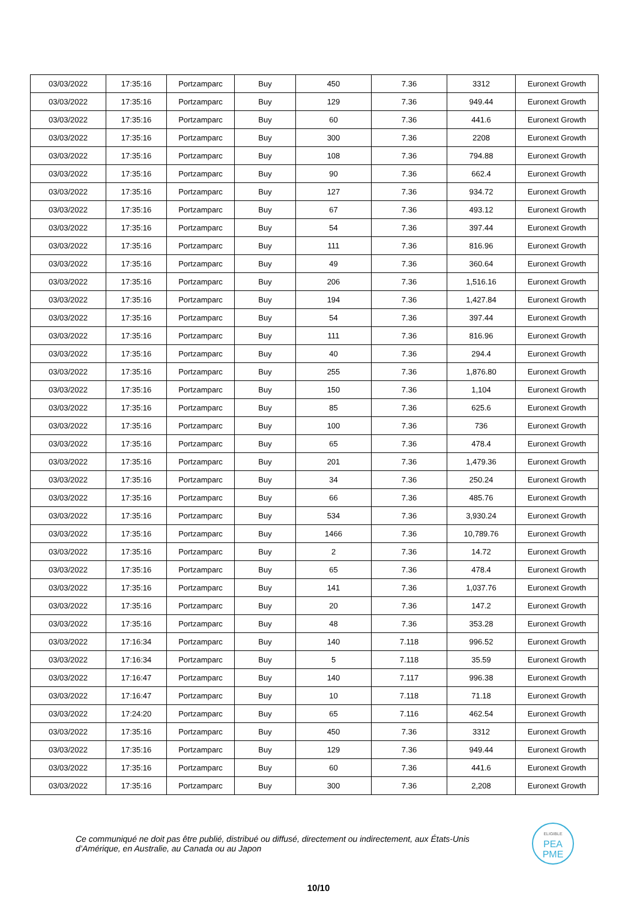| 03/03/2022 | 17:35:16 | Portzamparc | Buy | 450 | 7.36 | 3312 | Euronext Growth |
| 03/03/2022 | 17:35:16 | Portzamparc | Buy | 129 | 7.36 | 949.44 | Euronext Growth |
| 03/03/2022 | 17:35:16 | Portzamparc | Buy | 60 | 7.36 | 441.6 | Euronext Growth |
| 03/03/2022 | 17:35:16 | Portzamparc | Buy | 300 | 7.36 | 2208 | Euronext Growth |
| 03/03/2022 | 17:35:16 | Portzamparc | Buy | 108 | 7.36 | 794.88 | Euronext Growth |
| 03/03/2022 | 17:35:16 | Portzamparc | Buy | 90 | 7.36 | 662.4 | Euronext Growth |
| 03/03/2022 | 17:35:16 | Portzamparc | Buy | 127 | 7.36 | 934.72 | Euronext Growth |
| 03/03/2022 | 17:35:16 | Portzamparc | Buy | 67 | 7.36 | 493.12 | Euronext Growth |
| 03/03/2022 | 17:35:16 | Portzamparc | Buy | 54 | 7.36 | 397.44 | Euronext Growth |
| 03/03/2022 | 17:35:16 | Portzamparc | Buy | 111 | 7.36 | 816.96 | Euronext Growth |
| 03/03/2022 | 17:35:16 | Portzamparc | Buy | 49 | 7.36 | 360.64 | Euronext Growth |
| 03/03/2022 | 17:35:16 | Portzamparc | Buy | 206 | 7.36 | 1,516.16 | Euronext Growth |
| 03/03/2022 | 17:35:16 | Portzamparc | Buy | 194 | 7.36 | 1,427.84 | Euronext Growth |
| 03/03/2022 | 17:35:16 | Portzamparc | Buy | 54 | 7.36 | 397.44 | Euronext Growth |
| 03/03/2022 | 17:35:16 | Portzamparc | Buy | 111 | 7.36 | 816.96 | Euronext Growth |
| 03/03/2022 | 17:35:16 | Portzamparc | Buy | 40 | 7.36 | 294.4 | Euronext Growth |
| 03/03/2022 | 17:35:16 | Portzamparc | Buy | 255 | 7.36 | 1,876.80 | Euronext Growth |
| 03/03/2022 | 17:35:16 | Portzamparc | Buy | 150 | 7.36 | 1,104 | Euronext Growth |
| 03/03/2022 | 17:35:16 | Portzamparc | Buy | 85 | 7.36 | 625.6 | Euronext Growth |
| 03/03/2022 | 17:35:16 | Portzamparc | Buy | 100 | 7.36 | 736 | Euronext Growth |
| 03/03/2022 | 17:35:16 | Portzamparc | Buy | 65 | 7.36 | 478.4 | Euronext Growth |
| 03/03/2022 | 17:35:16 | Portzamparc | Buy | 201 | 7.36 | 1,479.36 | Euronext Growth |
| 03/03/2022 | 17:35:16 | Portzamparc | Buy | 34 | 7.36 | 250.24 | Euronext Growth |
| 03/03/2022 | 17:35:16 | Portzamparc | Buy | 66 | 7.36 | 485.76 | Euronext Growth |
| 03/03/2022 | 17:35:16 | Portzamparc | Buy | 534 | 7.36 | 3,930.24 | Euronext Growth |
| 03/03/2022 | 17:35:16 | Portzamparc | Buy | 1466 | 7.36 | 10,789.76 | Euronext Growth |
| 03/03/2022 | 17:35:16 | Portzamparc | Buy | 2 | 7.36 | 14.72 | Euronext Growth |
| 03/03/2022 | 17:35:16 | Portzamparc | Buy | 65 | 7.36 | 478.4 | Euronext Growth |
| 03/03/2022 | 17:35:16 | Portzamparc | Buy | 141 | 7.36 | 1,037.76 | Euronext Growth |
| 03/03/2022 | 17:35:16 | Portzamparc | Buy | 20 | 7.36 | 147.2 | Euronext Growth |
| 03/03/2022 | 17:35:16 | Portzamparc | Buy | 48 | 7.36 | 353.28 | Euronext Growth |
| 03/03/2022 | 17:16:34 | Portzamparc | Buy | 140 | 7.118 | 996.52 | Euronext Growth |
| 03/03/2022 | 17:16:34 | Portzamparc | Buy | 5 | 7.118 | 35.59 | Euronext Growth |
| 03/03/2022 | 17:16:47 | Portzamparc | Buy | 140 | 7.117 | 996.38 | Euronext Growth |
| 03/03/2022 | 17:16:47 | Portzamparc | Buy | 10 | 7.118 | 71.18 | Euronext Growth |
| 03/03/2022 | 17:24:20 | Portzamparc | Buy | 65 | 7.116 | 462.54 | Euronext Growth |
| 03/03/2022 | 17:35:16 | Portzamparc | Buy | 450 | 7.36 | 3312 | Euronext Growth |
| 03/03/2022 | 17:35:16 | Portzamparc | Buy | 129 | 7.36 | 949.44 | Euronext Growth |
| 03/03/2022 | 17:35:16 | Portzamparc | Buy | 60 | 7.36 | 441.6 | Euronext Growth |
| 03/03/2022 | 17:35:16 | Portzamparc | Buy | 300 | 7.36 | 2,208 | Euronext Growth |
Ce communiqué ne doit pas être publié, distribué ou diffusé, directement ou indirectement, aux États-Unis d’Amérique, en Australie, au Canada ou au Japon
ELIGIBLE
PEA
PME
10/10